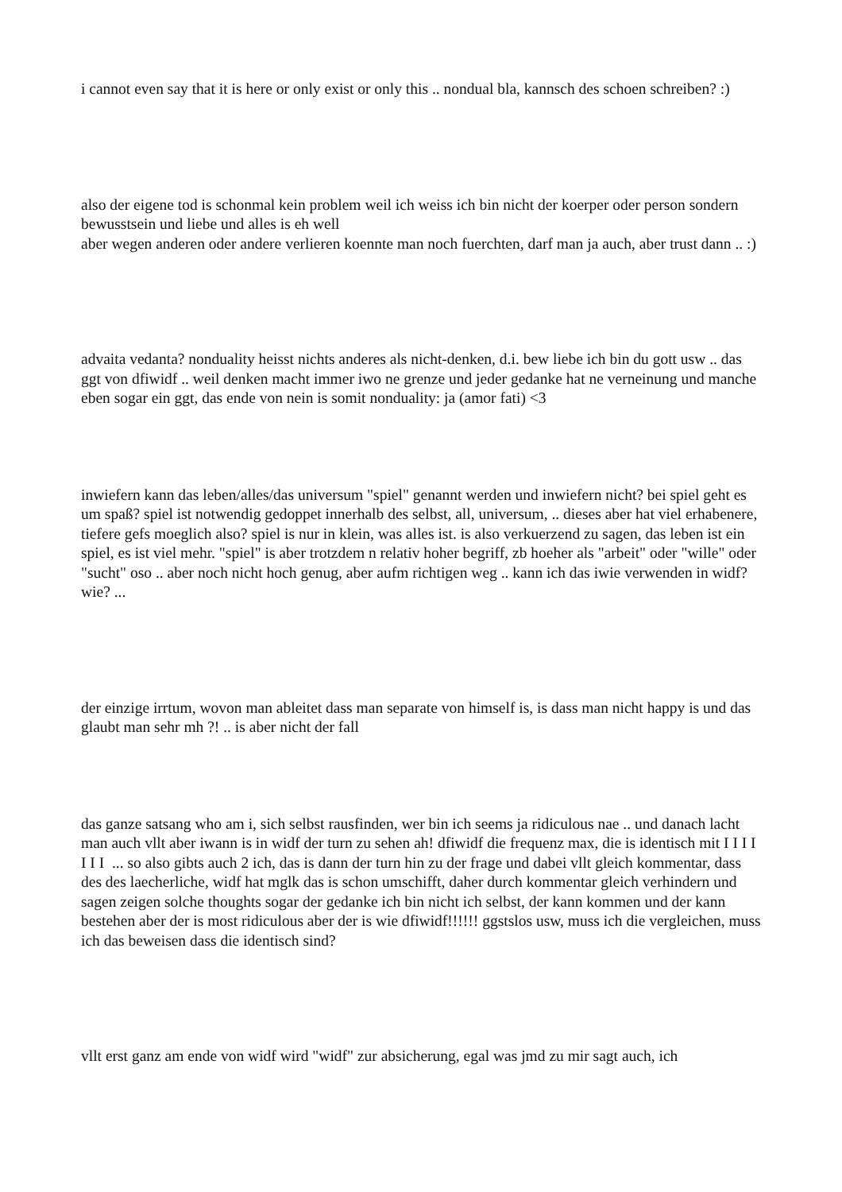i cannot even say that it is here or only exist or only this .. nondual bla, kannsch des schoen schreiben? :)
also der eigene tod is schonmal kein problem weil ich weiss ich bin nicht der koerper oder person sondern bewusstsein und liebe und alles is eh well
aber wegen anderen oder andere verlieren koennte man noch fuerchten, darf man ja auch, aber trust dann .. :)
advaita vedanta? nonduality heisst nichts anderes als nicht-denken, d.i. bew liebe ich bin du gott usw .. das ggt von dfiwidf .. weil denken macht immer iwo ne grenze und jeder gedanke hat ne verneinung und manche eben sogar ein ggt, das ende von nein is somit nonduality: ja (amor fati) <3
inwiefern kann das leben/alles/das universum "spiel" genannt werden und inwiefern nicht? bei spiel geht es um spaß? spiel ist notwendig gedoppet innerhalb des selbst, all, universum, .. dieses aber hat viel erhabenere, tiefere gefs moeglich also? spiel is nur in klein, was alles ist. is also verkuerzend zu sagen, das leben ist ein spiel, es ist viel mehr. "spiel" is aber trotzdem n relativ hoher begriff, zb hoeher als "arbeit" oder "wille" oder "sucht" oso .. aber noch nicht hoch genug, aber aufm richtigen weg .. kann ich das iwie verwenden in widf? wie? ...
der einzige irrtum, wovon man ableitet dass man separate von himself is, is dass man nicht happy is und das glaubt man sehr mh ?! .. is aber nicht der fall
das ganze satsang who am i, sich selbst rausfinden, wer bin ich seems ja ridiculous nae .. und danach lacht man auch vllt aber iwann is in widf der turn zu sehen ah! dfiwidf die frequenz max, die is identisch mit I I I I I I I ... so also gibts auch 2 ich, das is dann der turn hin zu der frage und dabei vllt gleich kommentar, dass des des laecherliche, widf hat mglk das is schon umschifft, daher durch kommentar gleich verhindern und sagen zeigen solche thoughts sogar der gedanke ich bin nicht ich selbst, der kann kommen und der kann bestehen aber der is most ridiculous aber der is wie dfiwidf!!!!!! ggstslos usw, muss ich die vergleichen, muss ich das beweisen dass die identisch sind?
vllt erst ganz am ende von widf wird "widf" zur absicherung, egal was jmd zu mir sagt auch, ich